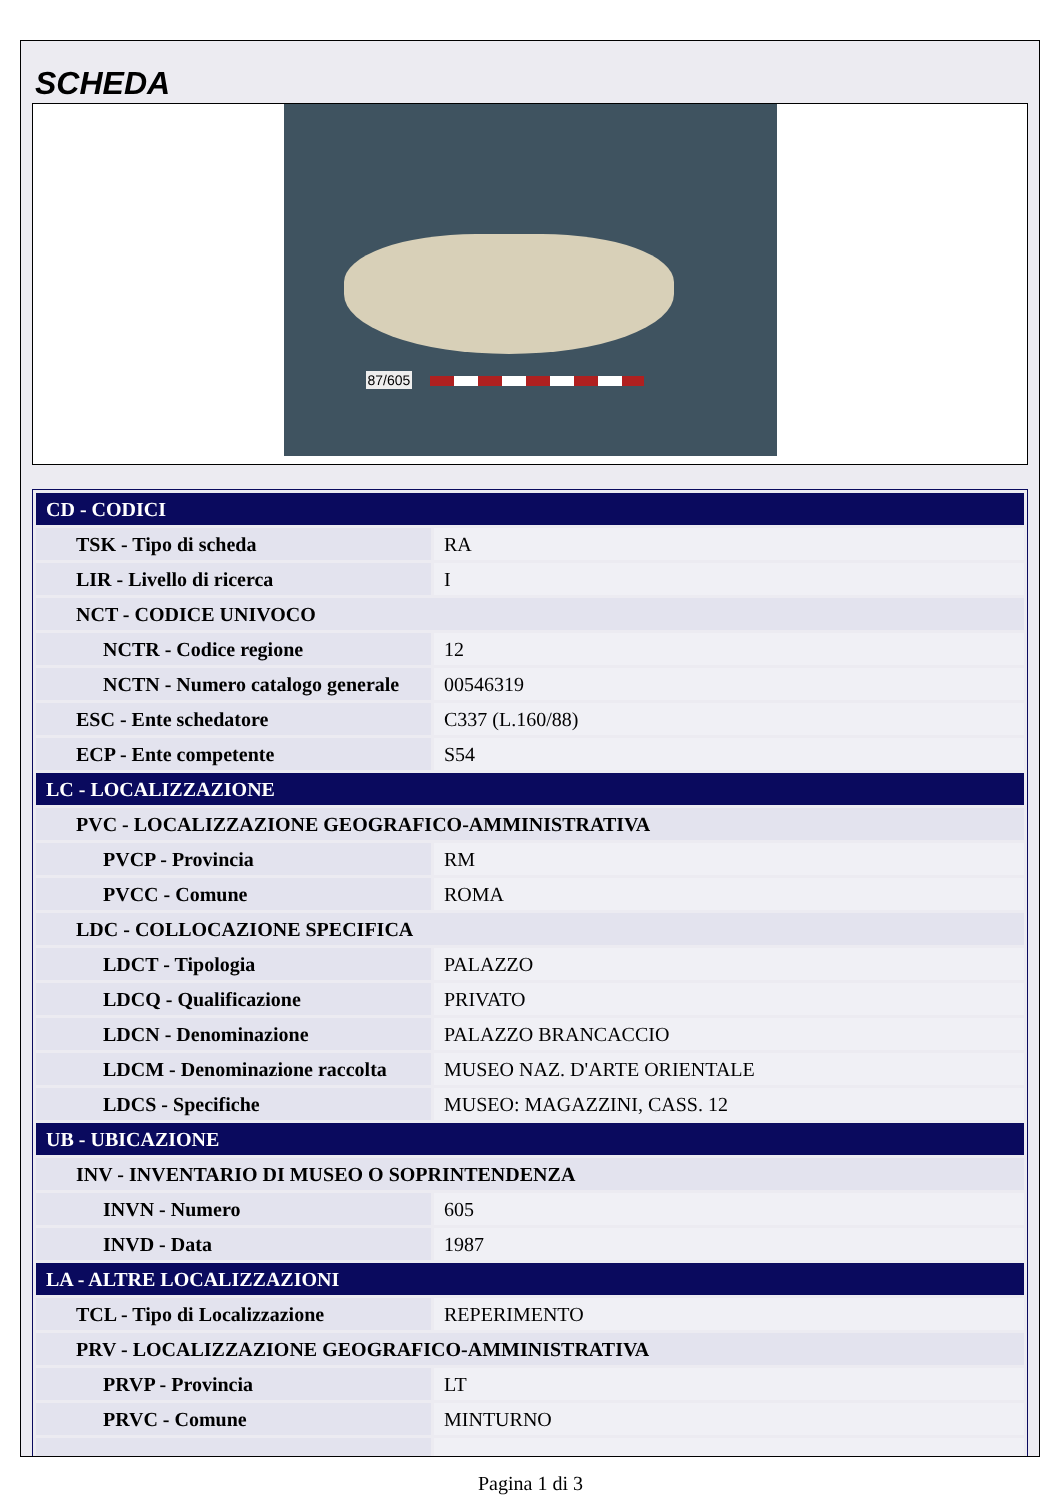SCHEDA
87/605
| CD - CODICI | |
| TSK - Tipo di scheda | RA |
| LIR - Livello di ricerca | I |
| NCT - CODICE UNIVOCO | |
| NCTR - Codice regione | 12 |
| NCTN - Numero catalogo generale | 00546319 |
| ESC - Ente schedatore | C337 (L.160/88) |
| ECP - Ente competente | S54 |
| LC - LOCALIZZAZIONE | |
| PVC - LOCALIZZAZIONE GEOGRAFICO-AMMINISTRATIVA | |
| PVCP - Provincia | RM |
| PVCC - Comune | ROMA |
| LDC - COLLOCAZIONE SPECIFICA | |
| LDCT - Tipologia | PALAZZO |
| LDCQ - Qualificazione | PRIVATO |
| LDCN - Denominazione | PALAZZO BRANCACCIO |
| LDCM - Denominazione raccolta | MUSEO NAZ. D'ARTE ORIENTALE |
| LDCS - Specifiche | MUSEO: MAGAZZINI, CASS. 12 |
| UB - UBICAZIONE | |
| INV - INVENTARIO DI MUSEO O SOPRINTENDENZA | |
| INVN - Numero | 605 |
| INVD - Data | 1987 |
| LA - ALTRE LOCALIZZAZIONI | |
| TCL - Tipo di Localizzazione | REPERIMENTO |
| PRV - LOCALIZZAZIONE GEOGRAFICO-AMMINISTRATIVA | |
| PRVP - Provincia | LT |
| PRVC - Comune | MINTURNO |
Pagina 1 di 3